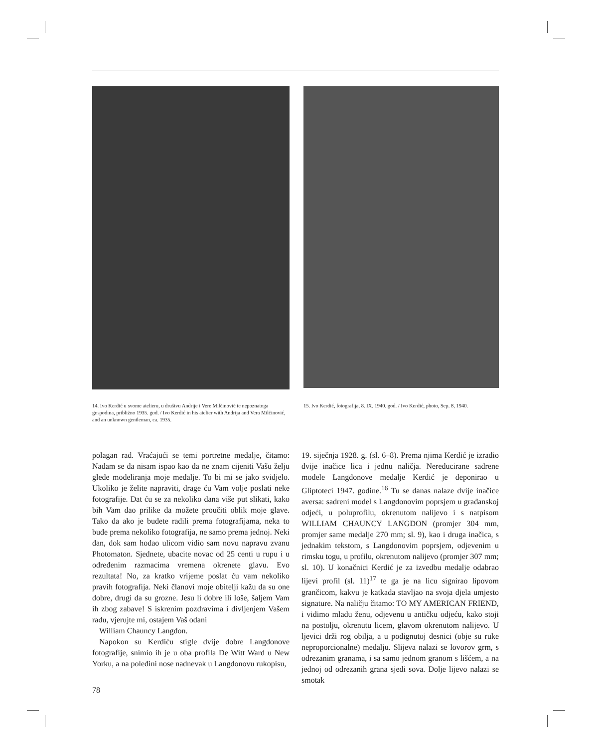14. Ivo Kerdić u svome atelieru, u društvu Andrije i Vere Milčinović te nepoznatoga gospodina, približno 1935. god. / Ivo Kerdić in his atelier with Andrija and Vera Milčinović, and an unknown gentleman, ca. 1935.
15. Ivo Kerdić, fotografija, 8. IX. 1940. god. / Ivo Kerdić, photo, Sep. 8, 1940.
polagan rad. Vraćajući se temi portretne medalje, čitamo: Nadam se da nisam ispao kao da ne znam cijeniti Vašu želju glede modeliranja moje medalje. To bi mi se jako svidjelo. Ukoliko je želite napraviti, drage ću Vam volje poslati neke fotografije. Dat ću se za nekoliko dana više put slikati, kako bih Vam dao prilike da možete proučiti oblik moje glave. Tako da ako je budete radili prema fotografijama, neka to bude prema nekoliko fotografija, ne samo prema jednoj. Neki dan, dok sam hodao ulicom vidio sam novu napravu zvanu Photomaton. Sjednete, ubacite novac od 25 centi u rupu i u određenim razmacima vremena okrenete glavu. Evo rezultata! No, za kratko vrijeme poslat ću vam nekoliko pravih fotografija. Neki članovi moje obitelji kažu da su one dobre, drugi da su grozne. Jesu li dobre ili loše, šaljem Vam ih zbog zabave! S iskrenim pozdravima i divljenjem Vašem radu, vjerujte mi, ostajem Vaš odani
William Chauncy Langdon.
Napokon su Kerdiću stigle dvije dobre Langdonove fotografije, snimio ih je u oba profila De Witt Ward u New Yorku, a na poleđini nose nadnevak u Langdonovu rukopisu,
19. siječnja 1928. g. (sl. 6–8). Prema njima Kerdić je izradio dvije inačice lica i jednu naličja. Nereducirane sadrene modele Langdonove medalje Kerdić je deponirao u Gliptoteci 1947. godine.<sup>16</sup> Tu se danas nalaze dvije inačice aversa: sadreni model s Langdonovim poprsjem u građanskoj odjeći, u poluprofilu, okrenutom nalijevo i s natpisom WILLIAM CHAUNCY LANGDON (promjer 304 mm, promjer same medalje 270 mm; sl. 9), kao i druga inačica, s jednakim tekstom, s Langdonovim poprsjem, odjevenim u rimsku togu, u profilu, okrenutom nalijevo (promjer 307 mm; sl. 10). U konačnici Kerdić je za izvedbu medalje odabrao lijevi profil (sl. 11)<sup>17</sup> te ga je na licu signirao lipovom grančicom, kakvu je katkada stavljao na svoja djela umjesto signature. Na naličju čitamo: TO MY AMERICAN FRIEND, i vidimo mladu ženu, odjevenu u antičku odjeću, kako stoji na postolju, okrenutu licem, glavom okrenutom nalijevo. U ljevici drži rog obilja, a u podignutoj desnici (obje su ruke neproporcionalne) medalju. Slijeva nalazi se lovorov grm, s odrezanim granama, i sa samo jednom granom s lišćem, a na jednoj od odrezanih grana sjedi sova. Dolje lijevo nalazi se smotak
78